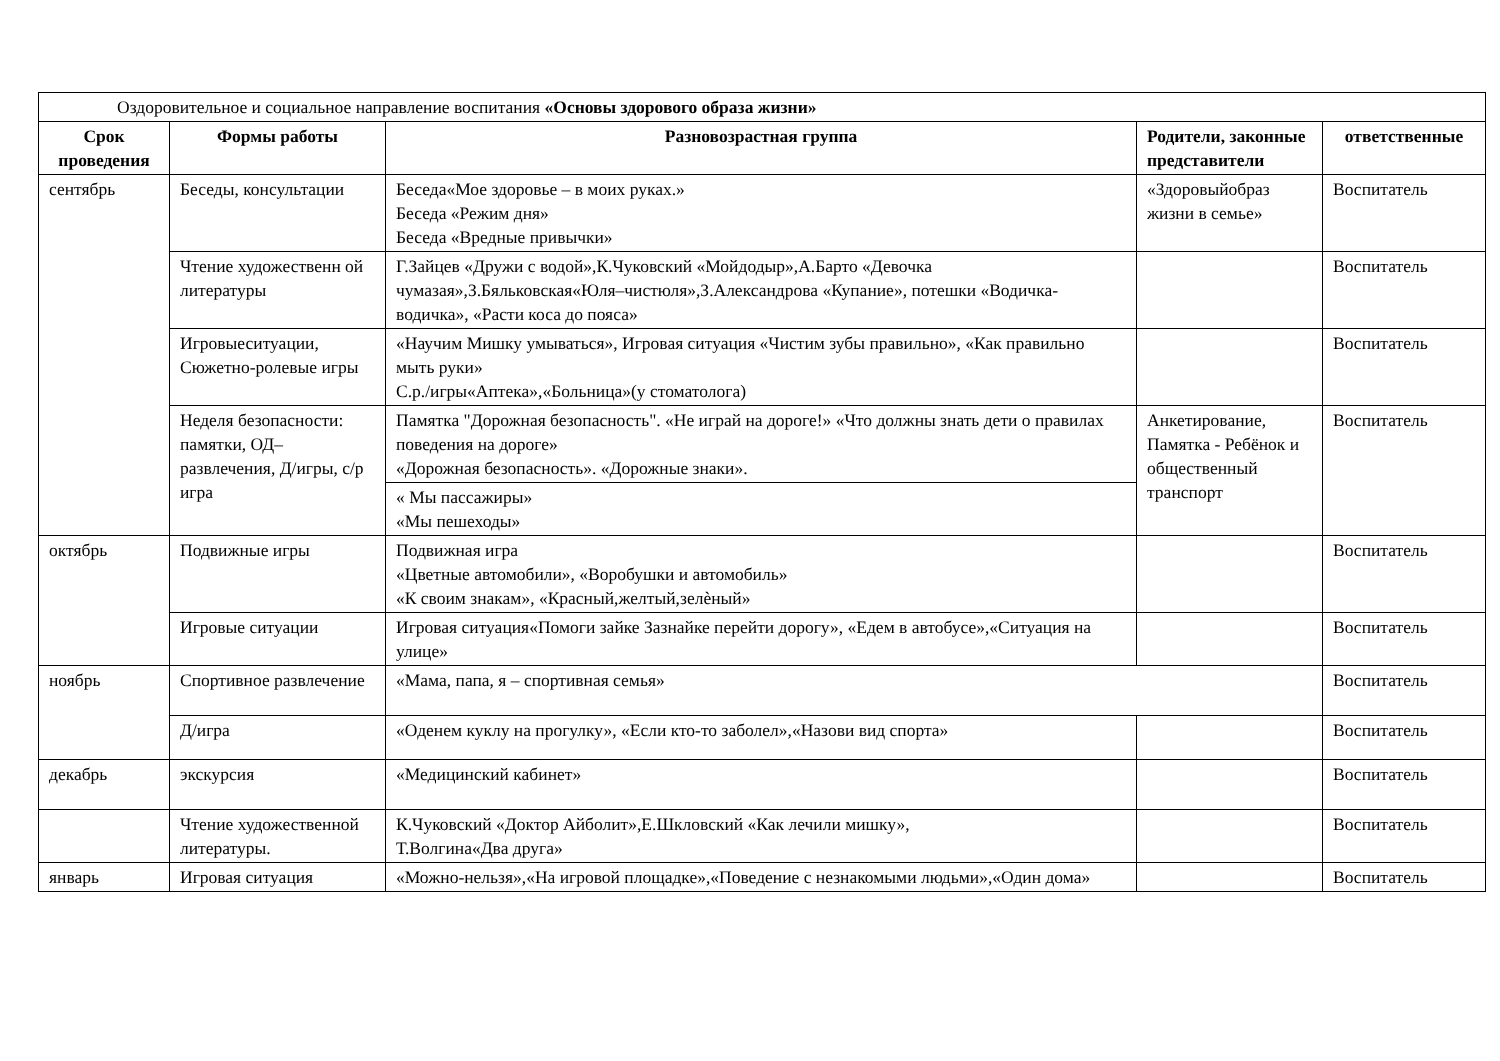| Оздоровительное и социальное направление воспитания «Основы здорового образа жизни» | | | | |
| Срок проведения | Формы работы | Разновозрастная группа | Родители, законные представители | ответственные |
| сентябрь | Беседы, консультации | Беседа«Мое здоровье – в моих руках.» Беседа «Режим дня» Беседа «Вредные привычки» | «Здоровыйобраз жизни в семье» | Воспитатель |
| | Чтение художественн ой литературы | Г.Зайцев «Дружи с водой»,К.Чуковский «Мойдодыр»,А.Барто «Девочка чумазая»,З.Бяльковская«Юля–чистюля»,З.Александрова «Купание», потешки «Водичка-водичка», «Расти коса до пояса» | | Воспитатель |
| | Игровыеситуации, Сюжетно-ролевые игры | «Научим Мишку умываться», Игровая ситуация «Чистим зубы правильно», «Как правильно мыть руки» С.р./игры«Аптека»,«Больница»(у стоматолога) | | Воспитатель |
| | Неделя безопасности: памятки, ОД–развлечения, Д/игры, с/р игра | Памятка "Дорожная безопасность". «Не играй на дороге!» «Что должны знать дети о правилах поведения на дороге» «Дорожная безопасность». «Дорожные знаки». « Мы пассажиры» «Мы пешеходы» | Анкетирование, Памятка - Ребёнок и общественный транспорт | Воспитатель |
| октябрь | Подвижные игры | Подвижная игра «Цветные автомобили», «Воробушки и автомобиль» «К своим знакам», «Красный,желтый,зелèный» | | Воспитатель |
| | Игровые ситуации | Игровая ситуация«Помоги зайке Зазнайке перейти дорогу», «Едем в автобусе»,«Ситуация на улице» | | Воспитатель |
| ноябрь | Спортивное развлечение | «Мама, папа, я – спортивная семья» | | Воспитатель |
| | Д/игра | «Оденем куклу на прогулку», «Если кто-то заболел»,«Назови вид спорта» | | Воспитатель |
| декабрь | экскурсия | «Медицинский кабинет» | | Воспитатель |
| | Чтение художественной литературы. | К.Чуковский «Доктор Айболит»,Е.Шкловский «Как лечили мишку», Т.Волгина«Два друга» | | Воспитатель |
| январь | Игровая ситуация | «Можно-нельзя»,«На игровой площадке»,«Поведение с незнакомыми людьми»,«Один дома» | | Воспитатель |